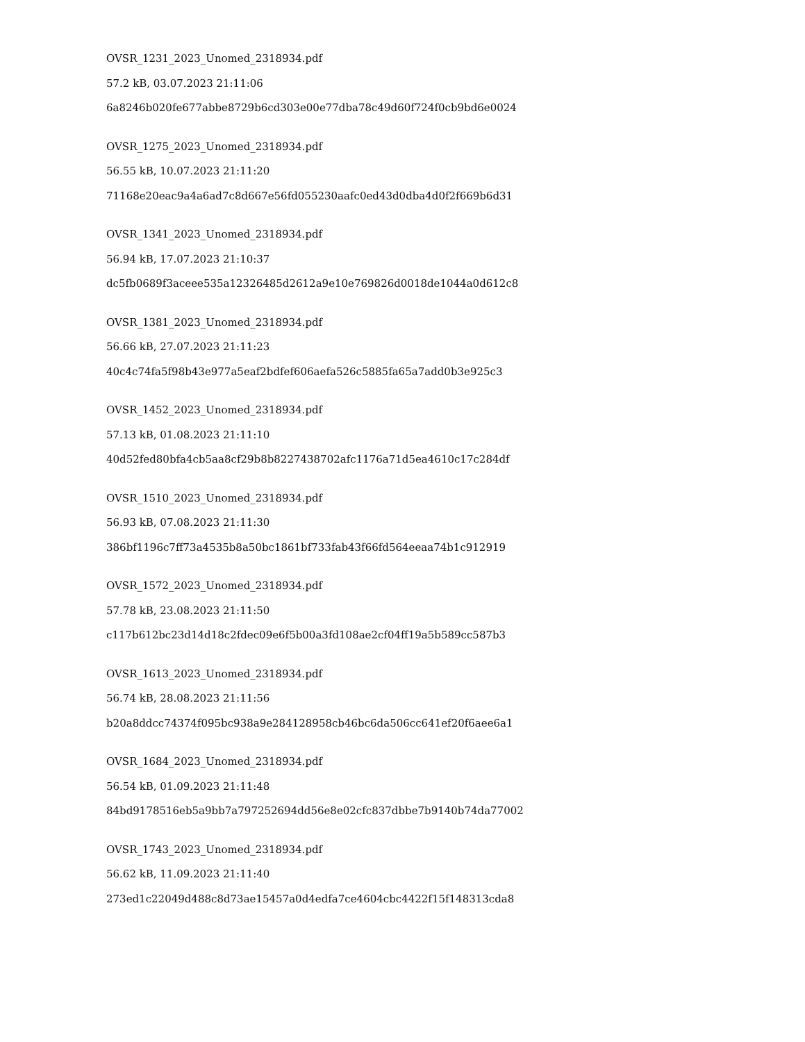OVSR_1231_2023_Unomed_2318934.pdf
57.2 kB, 03.07.2023 21:11:06
6a8246b020fe677abbe8729b6cd303e00e77dba78c49d60f724f0cb9bd6e0024
OVSR_1275_2023_Unomed_2318934.pdf
56.55 kB, 10.07.2023 21:11:20
71168e20eac9a4a6ad7c8d667e56fd055230aafc0ed43d0dba4d0f2f669b6d31
OVSR_1341_2023_Unomed_2318934.pdf
56.94 kB, 17.07.2023 21:10:37
dc5fb0689f3aceee535a12326485d2612a9e10e769826d0018de1044a0d612c8
OVSR_1381_2023_Unomed_2318934.pdf
56.66 kB, 27.07.2023 21:11:23
40c4c74fa5f98b43e977a5eaf2bdfef606aefa526c5885fa65a7add0b3e925c3
OVSR_1452_2023_Unomed_2318934.pdf
57.13 kB, 01.08.2023 21:11:10
40d52fed80bfa4cb5aa8cf29b8b8227438702afc1176a71d5ea4610c17c284df
OVSR_1510_2023_Unomed_2318934.pdf
56.93 kB, 07.08.2023 21:11:30
386bf1196c7ff73a4535b8a50bc1861bf733fab43f66fd564eeaa74b1c912919
OVSR_1572_2023_Unomed_2318934.pdf
57.78 kB, 23.08.2023 21:11:50
c117b612bc23d14d18c2fdec09e6f5b00a3fd108ae2cf04ff19a5b589cc587b3
OVSR_1613_2023_Unomed_2318934.pdf
56.74 kB, 28.08.2023 21:11:56
b20a8ddcc74374f095bc938a9e284128958cb46bc6da506cc641ef20f6aee6a1
OVSR_1684_2023_Unomed_2318934.pdf
56.54 kB, 01.09.2023 21:11:48
84bd9178516eb5a9bb7a797252694dd56e8e02cfc837dbbe7b9140b74da77002
OVSR_1743_2023_Unomed_2318934.pdf
56.62 kB, 11.09.2023 21:11:40
273ed1c22049d488c8d73ae15457a0d4edfa7ce4604cbc4422f15f148313cda8